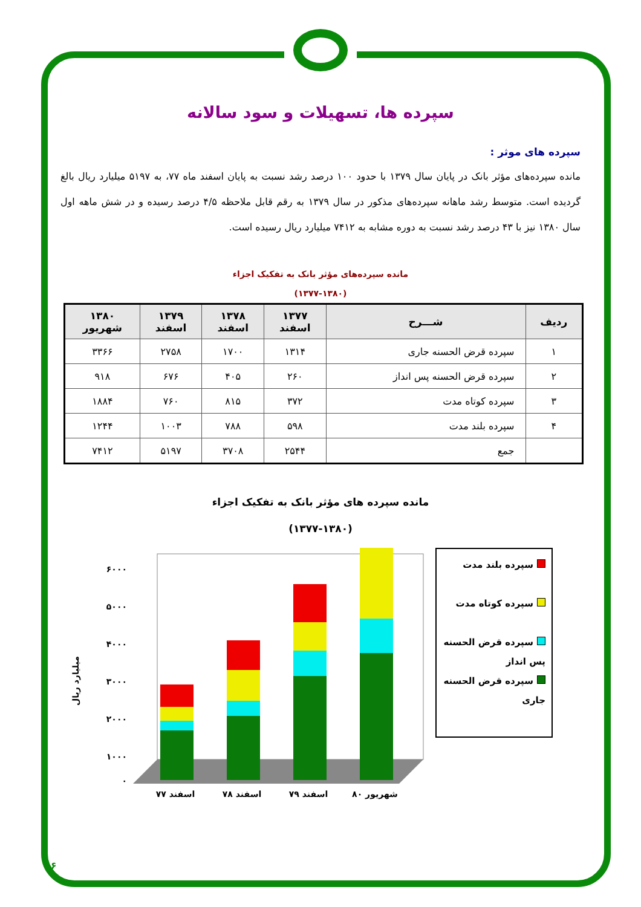سپرده ها، تسهیلات و سود سالانه
سپرده های موثر :
مانده سپرده‌های مؤثر بانک در پایان سال ۱۳۷۹ با حدود ۱۰۰ درصد رشد نسبت به پایان اسفند ماه ۷۷، به ۵۱۹۷ میلیارد ریال بالغ گردیده است. متوسط رشد ماهانه سپرده‌های مذکور در سال ۱۳۷۹ به رقم قابل ملاحظه ۴/۵ درصد رسیده و در شش ماهه اول سال ۱۳۸۰ نیز با ۴۳ درصد رشد نسبت به دوره مشابه به ۷۴۱۲ میلیارد ریال رسیده است.
مانده سپرده‌های مؤثر بانک به تفکیک اجزاء
(۱۳۷۷-۱۳۸۰)
| ردیف | شـــرح | ۱۳۷۷ اسفند | ۱۳۷۸ اسفند | ۱۳۷۹ اسفند | ۱۳۸۰ شهریور |
| --- | --- | --- | --- | --- | --- |
| ۱ | سپرده قرض الحسنه جاری | ۱۳۱۴ | ۱۷۰۰ | ۲۷۵۸ | ۳۳۶۶ |
| ۲ | سپرده قرض الحسنه پس انداز | ۲۶۰ | ۴۰۵ | ۶۷۶ | ۹۱۸ |
| ۳ | سپرده کوتاه مدت | ۳۷۲ | ۸۱۵ | ۷۶۰ | ۱۸۸۴ |
| ۴ | سپرده بلند مدت | ۵۹۸ | ۷۸۸ | ۱۰۰۳ | ۱۲۴۴ |
| | جمع | ۲۵۴۴ | ۳۷۰۸ | ۵۱۹۷ | ۷۴۱۲ |
مانده سپرده های مؤثر بانک به تفکیک اجزاء
(۱۳۷۷-۱۳۸۰)
میلیارد ریال
۰
۱۰۰۰
۲۰۰۰
۳۰۰۰
۴۰۰۰
۵۰۰۰
۶۰۰۰
اسفند ۷۷
اسفند ۷۸
اسفند ۷۹
شهریور ۸۰
سپرده بلند مدت
سپرده کوتاه مدت
سپرده قرض الحسنه پس انداز
سپرده قرض الحسنه جاری
۱۶